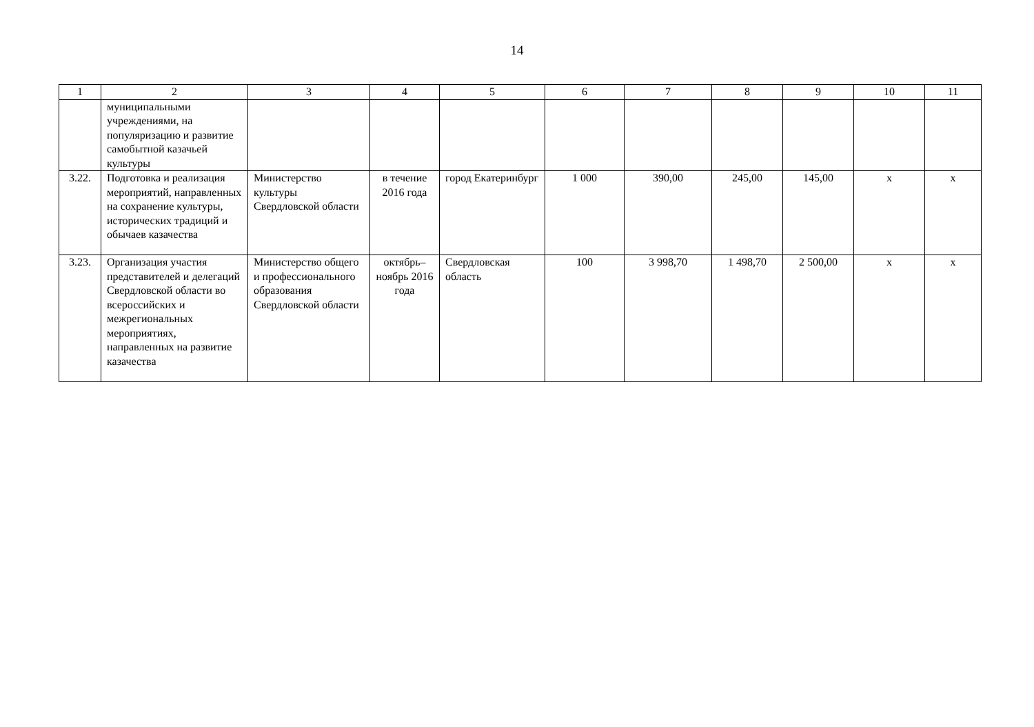14
| 1 | 2 | 3 | 4 | 5 | 6 | 7 | 8 | 9 | 10 | 11 |
| --- | --- | --- | --- | --- | --- | --- | --- | --- | --- | --- |
| | муниципальными учреждениями, на популяризацию и развитие самобытной казачьей культуры | | | | | | | | | |
| 3.22. | Подготовка и реализация мероприятий, направленных на сохранение культуры, исторических традиций и обычаев казачества | Министерство культуры Свердловской области | в течение 2016 года | город Екатеринбург | 1 000 | 390,00 | 245,00 | 145,00 | х | х |
| 3.23. | Организация участия представителей и делегаций Свердловской области во всероссийских и межрегиональных мероприятиях, направленных на развитие казачества | Министерство общего и профессионального образования Свердловской области | октябрь–ноябрь 2016 года | Свердловская область | 100 | 3 998,70 | 1 498,70 | 2 500,00 | х | х |